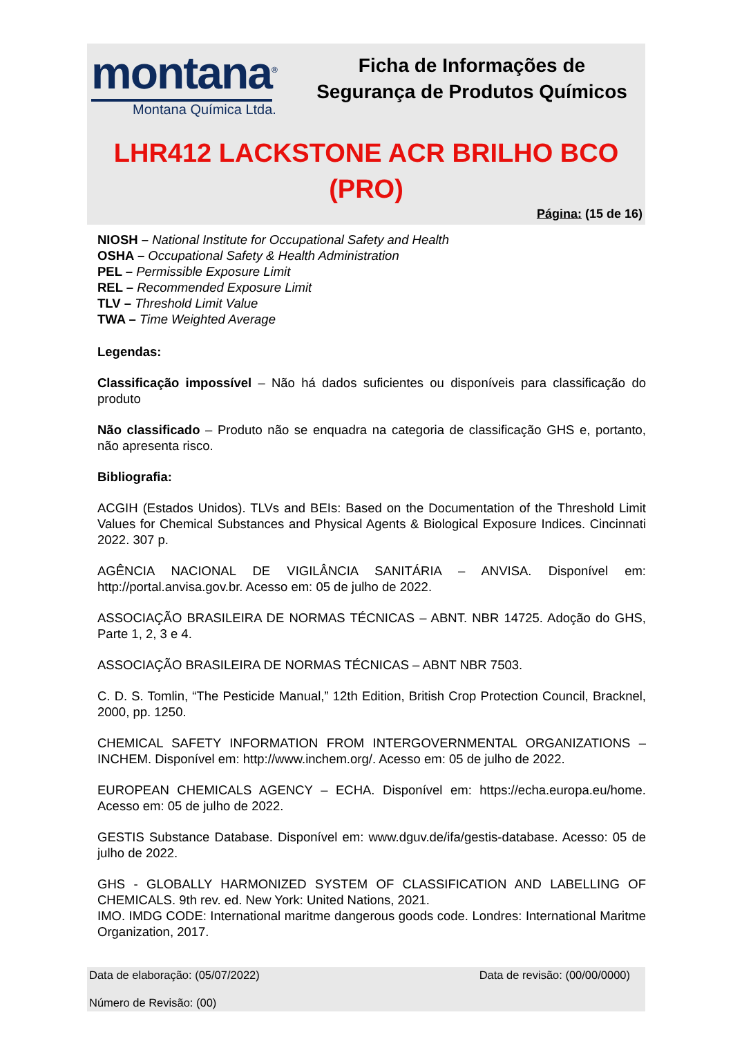montana<sup>®</sup>
Montana Química Ltda.
Ficha de Informações de
Segurança de Produtos Químicos
LHR412 LACKSTONE ACR BRILHO BCO
(PRO)
Página: (15 de 16)
NIOSH – National Institute for Occupational Safety and Health
OSHA – Occupational Safety & Health Administration
PEL – Permissible Exposure Limit
REL – Recommended Exposure Limit
TLV – Threshold Limit Value
TWA – Time Weighted Average
Legendas:
Classificação impossível – Não há dados suficientes ou disponíveis para classificação do produto
Não classificado – Produto não se enquadra na categoria de classificação GHS e, portanto, não apresenta risco.
Bibliografia:
ACGIH (Estados Unidos). TLVs and BEIs: Based on the Documentation of the Threshold Limit Values for Chemical Substances and Physical Agents & Biological Exposure Indices. Cincinnati 2022. 307 p.
AGÊNCIA NACIONAL DE VIGILÂNCIA SANITÁRIA – ANVISA. Disponível em: http://portal.anvisa.gov.br. Acesso em: 05 de julho de 2022.
ASSOCIAÇÃO BRASILEIRA DE NORMAS TÉCNICAS – ABNT. NBR 14725. Adoção do GHS, Parte 1, 2, 3 e 4.
ASSOCIAÇÃO BRASILEIRA DE NORMAS TÉCNICAS – ABNT NBR 7503.
C. D. S. Tomlin, “The Pesticide Manual,” 12th Edition, British Crop Protection Council, Bracknel, 2000, pp. 1250.
CHEMICAL SAFETY INFORMATION FROM INTERGOVERNMENTAL ORGANIZATIONS – INCHEM. Disponível em: http://www.inchem.org/. Acesso em: 05 de julho de 2022.
EUROPEAN CHEMICALS AGENCY – ECHA. Disponível em: https://echa.europa.eu/home. Acesso em: 05 de julho de 2022.
GESTIS Substance Database. Disponível em: www.dguv.de/ifa/gestis-database. Acesso: 05 de julho de 2022.
GHS - GLOBALLY HARMONIZED SYSTEM OF CLASSIFICATION AND LABELLING OF CHEMICALS. 9th rev. ed. New York: United Nations, 2021.
IMO. IMDG CODE: International maritme dangerous goods code. Londres: International Maritme Organization, 2017.
Data de elaboração: (05/07/2022) Data de revisão: (00/00/0000)
Número de Revisão: (00)